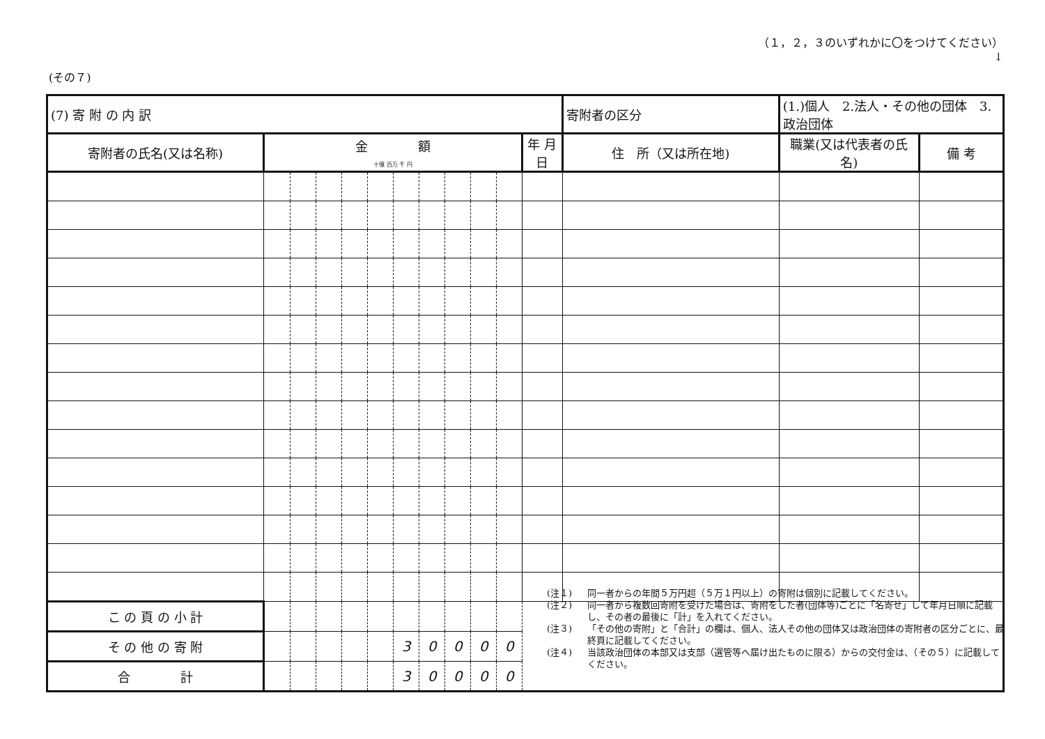(その７)
（１，２，３のいずれかに〇をつけてください）
↓
| (7) 寄 附 の 内 訳 | | | | | | | | | | | | 寄附者の区分 | (1.)個人 2.法人・その他の団体 3.政治団体 | |
| 寄附者の氏名(又は名称) | 金 額 十億 百万 千 円 | | | | | | | | | | 年 月 日 | 住 所（又は所在地) | 職業(又は代表者の氏名) | 備 考 |
| こ の 頁 の 小 計 | | | | | | | | | | | | | | |
| そ の 他 の 寄 附 | | | | | | 3 | 0 | 0 | 0 | 0 | | | | |
| 合 計 | | | | | | 3 | 0 | 0 | 0 | 0 | | | | |
(注１) 同一者からの年間５万円超（５万１円以上）の寄附は個別に記載してください。
(注２) 同一者から複数回寄附を受けた場合は、寄附をした者(団体等)ごとに「名寄せ」して年月日順に記載し、その者の最後に「計」を入れてください。
(注３) 「その他の寄附」と「合計」の欄は、個人、法人その他の団体又は政治団体の寄附者の区分ごとに、最終頁に記載してください。
(注４) 当該政治団体の本部又は支部（選管等へ届け出たものに限る）からの交付金は、（その５）に記載してください。